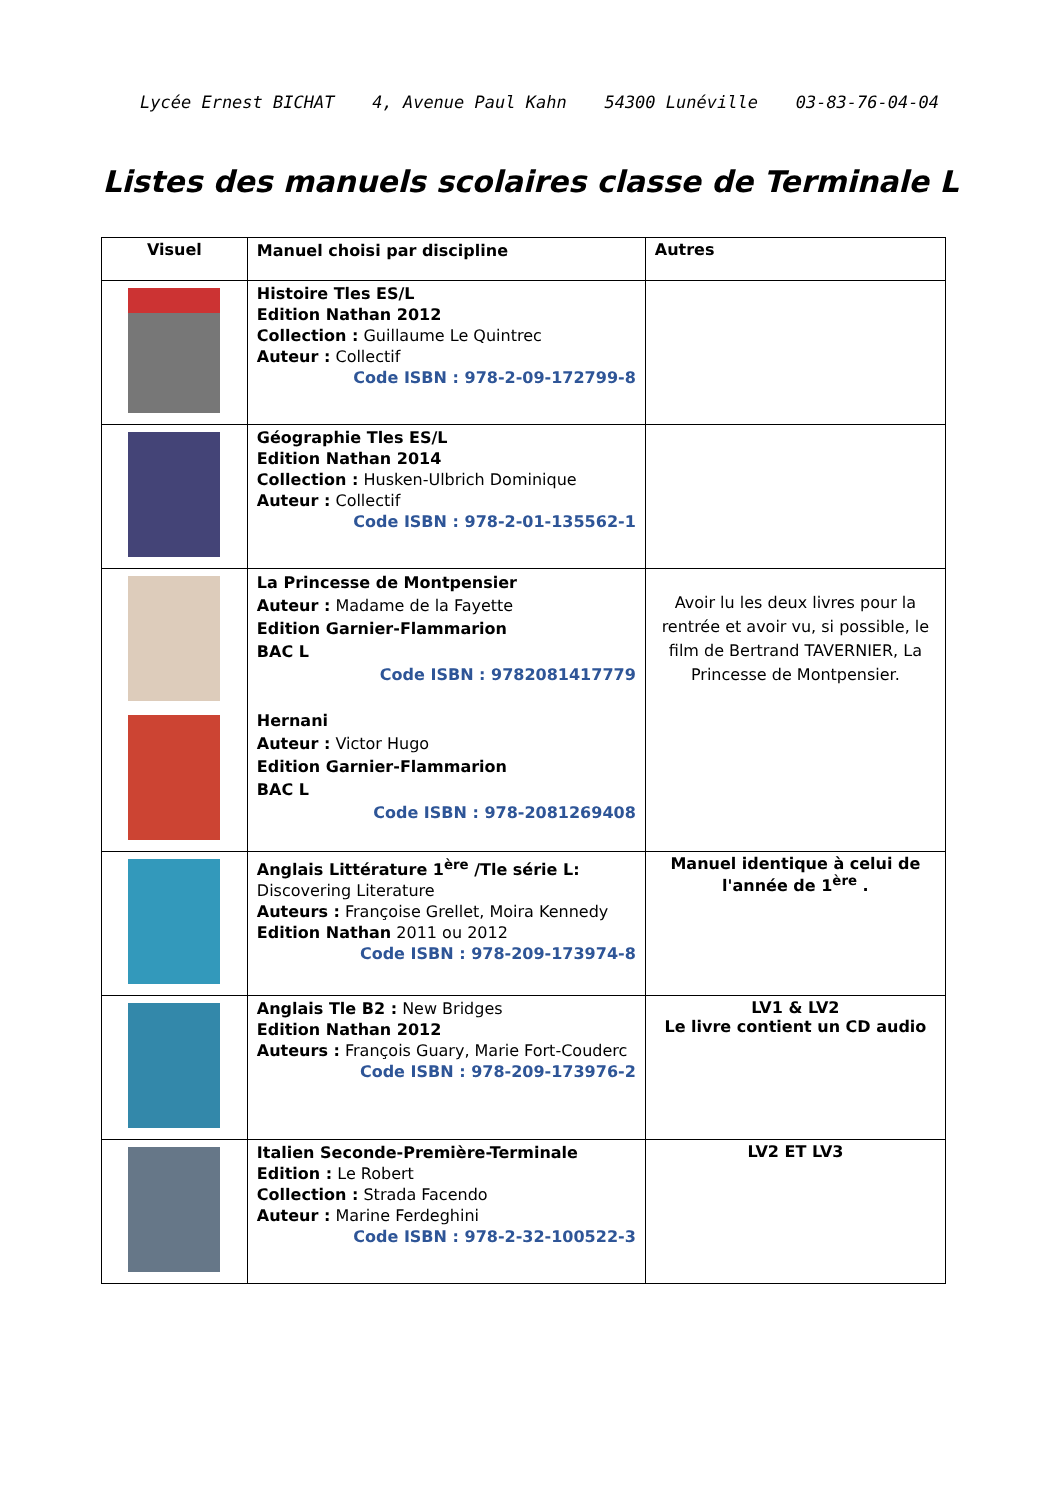Lycée Ernest BICHAT 4, Avenue Paul Kahn 54300 Lunéville 03-83-76-04-04
Listes des manuels scolaires classe de Terminale L
| Visuel | Manuel choisi par discipline | Autres |
| --- | --- | --- |
| | Histoire Tles ES/L Edition Nathan 2012 Collection : Guillaume Le Quintrec Auteur : Collectif Code ISBN : 978-2-09-172799-8 | |
| | Géographie Tles ES/L Edition Nathan 2014 Collection : Husken-Ulbrich Dominique Auteur : Collectif Code ISBN : 978-2-01-135562-1 | |
| | La Princesse de Montpensier Auteur : Madame de la Fayette Edition Garnier-Flammarion BAC L Code ISBN : 9782081417779 Hernani Auteur : Victor Hugo Edition Garnier-Flammarion BAC L Code ISBN : 978-2081269408 | Avoir lu les deux livres pour la rentrée et avoir vu, si possible, le film de Bertrand TAVERNIER, La Princesse de Montpensier. |
| | Anglais Littérature 1<sup>ère</sup> /Tle série L: Discovering Literature Auteurs : Françoise Grellet, Moira Kennedy Edition Nathan 2011 ou 2012 Code ISBN : 978-209-173974-8 | Manuel identique à celui de l'année de 1<sup>ère</sup> . |
| | Anglais Tle B2 : New Bridges Edition Nathan 2012 Auteurs : François Guary, Marie Fort-Couderc Code ISBN : 978-209-173976-2 | LV1 & LV2 Le livre contient un CD audio |
| | Italien Seconde-Première-Terminale Edition : Le Robert Collection : Strada Facendo Auteur : Marine Ferdeghini Code ISBN : 978-2-32-100522-3 | LV2 ET LV3 |